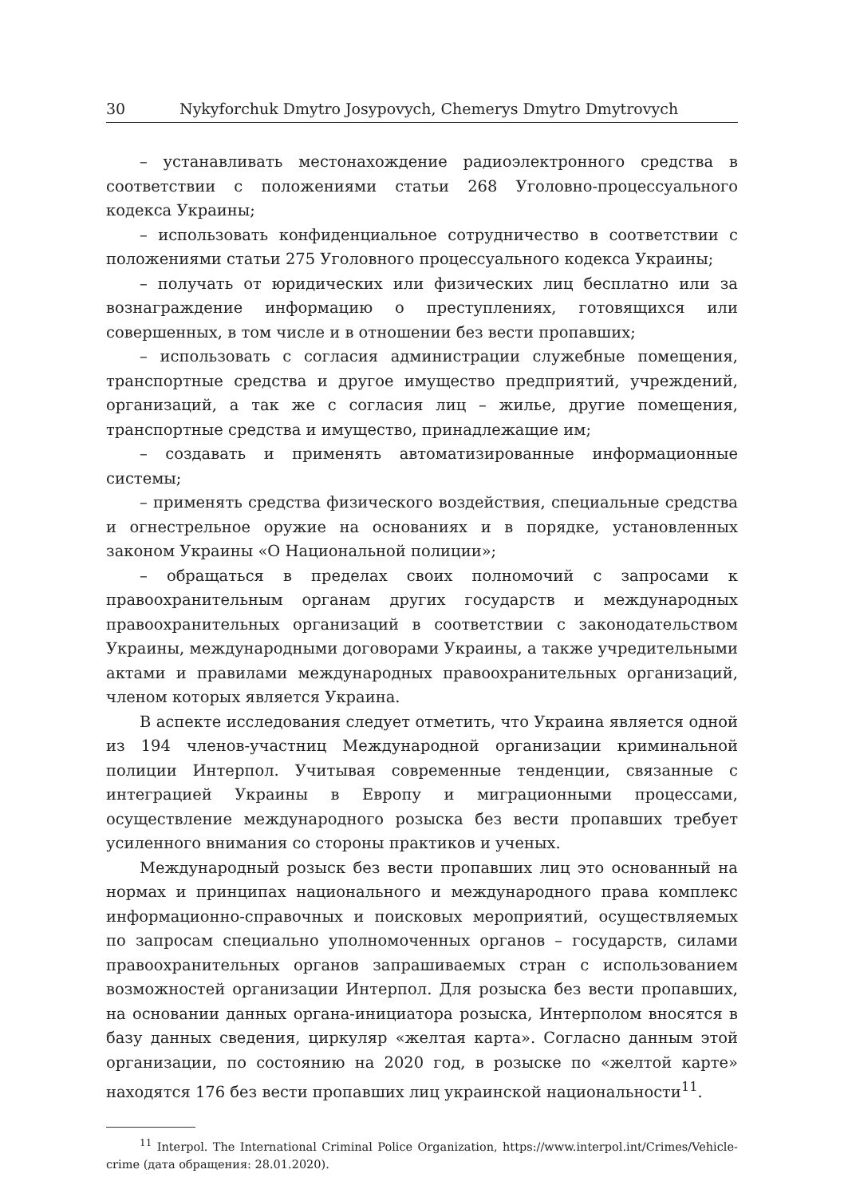30 Nykyforchuk Dmytro Josypovych, Chemerys Dmytro Dmytrovych
– устанавливать местонахождение радиоэлектронного средства в соответствии с положениями статьи 268 Уголовно-процессуального кодекса Украины;
– использовать конфиденциальное сотрудничество в соответствии с положениями статьи 275 Уголовного процессуального кодекса Украины;
– получать от юридических или физических лиц бесплатно или за вознаграждение информацию о преступлениях, готовящихся или совершенных, в том числе и в отношении без вести пропавших;
– использовать с согласия администрации служебные помещения, транспортные средства и другое имущество предприятий, учреждений, организаций, а так же с согласия лиц – жилье, другие помещения, транспортные средства и имущество, принадлежащие им;
– создавать и применять автоматизированные информационные системы;
– применять средства физического воздействия, специальные средства и огнестрельное оружие на основаниях и в порядке, установленных законом Украины «О Национальной полиции»;
– обращаться в пределах своих полномочий с запросами к правоохранительным органам других государств и международных правоохранительных организаций в соответствии с законодательством Украины, международными договорами Украины, а также учредительными актами и правилами международных правоохранительных организаций, членом которых является Украина.
В аспекте исследования следует отметить, что Украина является одной из 194 членов-участниц Международной организации криминальной полиции Интерпол. Учитывая современные тенденции, связанные с интеграцией Украины в Европу и миграционными процессами, осуществление международного розыска без вести пропавших требует усиленного внимания со стороны практиков и ученых.
Международный розыск без вести пропавших лиц это основанный на нормах и принципах национального и международного права комплекс информационно-справочных и поисковых мероприятий, осуществляемых по запросам специально уполномоченных органов – государств, силами правоохранительных органов запрашиваемых стран с использованием возможностей организации Интерпол. Для розыска без вести пропавших, на основании данных органа-инициатора розыска, Интерполом вносятся в базу данных сведения, циркуляр «желтая карта». Согласно данным этой организации, по состоянию на 2020 год, в розыске по «желтой карте» находятся 176 без вести пропавших лиц украинской национальности<sup>11</sup>.
<sup>11</sup> Interpol. The International Criminal Police Organization, https://www.interpol.int/Crimes/Vehicle-crime (дата обращения: 28.01.2020).